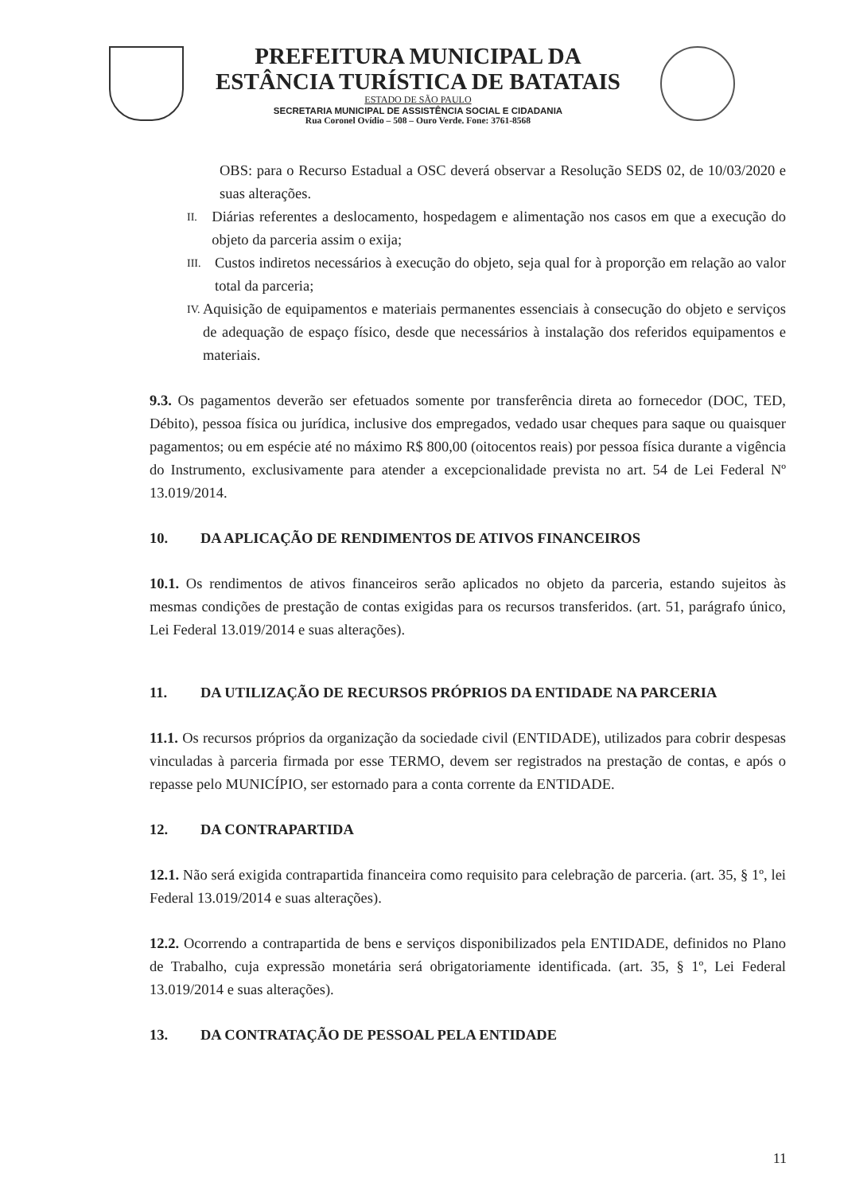PREFEITURA MUNICIPAL DA
ESTÂNCIA TURÍSTICA DE BATATAIS
ESTADO DE SÃO PAULO
SECRETARIA MUNICIPAL DE ASSISTÊNCIA SOCIAL E CIDADANIA
Rua Coronel Ovídio – 508 – Ouro Verde. Fone: 3761-8568
OBS: para o Recurso Estadual a OSC deverá observar a Resolução SEDS 02, de 10/03/2020 e suas alterações.
II.
Diárias referentes a deslocamento, hospedagem e alimentação nos casos em que a execução do objeto da parceria assim o exija;
III.
Custos indiretos necessários à execução do objeto, seja qual for à proporção em relação ao valor total da parceria;
IV.
Aquisição de equipamentos e materiais permanentes essenciais à consecução do objeto e serviços de adequação de espaço físico, desde que necessários à instalação dos referidos equipamentos e materiais.
9.3. Os pagamentos deverão ser efetuados somente por transferência direta ao fornecedor (DOC, TED, Débito), pessoa física ou jurídica, inclusive dos empregados, vedado usar cheques para saque ou quaisquer pagamentos; ou em espécie até no máximo R$ 800,00 (oitocentos reais) por pessoa física durante a vigência do Instrumento, exclusivamente para atender a excepcionalidade prevista no art. 54 de Lei Federal Nº 13.019/2014.
10. DA APLICAÇÃO DE RENDIMENTOS DE ATIVOS FINANCEIROS
10.1. Os rendimentos de ativos financeiros serão aplicados no objeto da parceria, estando sujeitos às mesmas condições de prestação de contas exigidas para os recursos transferidos. (art. 51, parágrafo único, Lei Federal 13.019/2014 e suas alterações).
11. DA UTILIZAÇÃO DE RECURSOS PRÓPRIOS DA ENTIDADE NA PARCERIA
11.1. Os recursos próprios da organização da sociedade civil (ENTIDADE), utilizados para cobrir despesas vinculadas à parceria firmada por esse TERMO, devem ser registrados na prestação de contas, e após o repasse pelo MUNICÍPIO, ser estornado para a conta corrente da ENTIDADE.
12. DA CONTRAPARTIDA
12.1. Não será exigida contrapartida financeira como requisito para celebração de parceria. (art. 35, § 1º, lei Federal 13.019/2014 e suas alterações).
12.2. Ocorrendo a contrapartida de bens e serviços disponibilizados pela ENTIDADE, definidos no Plano de Trabalho, cuja expressão monetária será obrigatoriamente identificada. (art. 35, § 1º, Lei Federal 13.019/2014 e suas alterações).
13. DA CONTRATAÇÃO DE PESSOAL PELA ENTIDADE
11